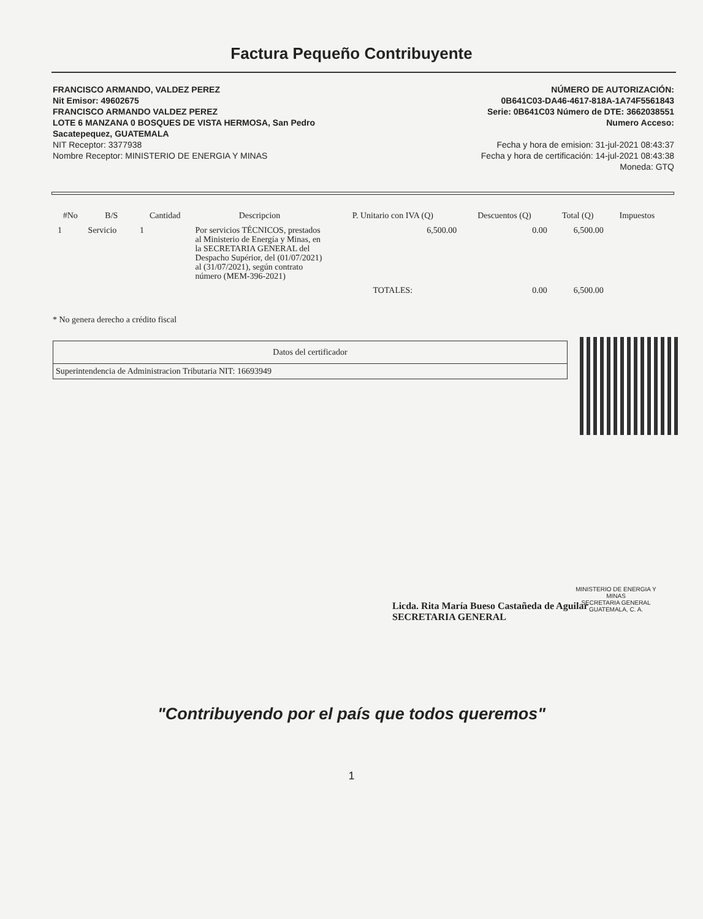Factura Pequeño Contribuyente
FRANCISCO ARMANDO, VALDEZ PEREZ
Nit Emisor: 49602675
FRANCISCO ARMANDO VALDEZ PEREZ
LOTE 6 MANZANA 0 BOSQUES DE VISTA HERMOSA, San Pedro
Sacatepequez, GUATEMALA
NIT Receptor: 3377938
Nombre Receptor: MINISTERIO DE ENERGIA Y MINAS
NÚMERO DE AUTORIZACIÓN:
0B641C03-DA46-4617-818A-1A74F5561843
Serie: 0B641C03 Número de DTE: 3662038551
Numero Acceso:
Fecha y hora de emision: 31-jul-2021 08:43:37
Fecha y hora de certificación: 14-jul-2021 08:43:38
Moneda: GTQ
| #No | B/S | Cantidad | Descripcion | P. Unitario con IVA (Q) | Descuentos (Q) | Total (Q) | Impuestos |
| --- | --- | --- | --- | --- | --- | --- | --- |
| 1 | Servicio | 1 | Por servicios TÉCNICOS, prestados al Ministerio de Energía y Minas, en la SECRETARIA GENERAL del Despacho Supérior, del (01/07/2021) al (31/07/2021), según contrato número (MEM-396-2021) | 6,500.00 | 0.00 | 6,500.00 | |
| | | | | TOTALES: | 0.00 | 6,500.00 | |
* No genera derecho a crédito fiscal
| Datos del certificador |
| --- |
| Superintendencia de Administracion Tributaria NIT: 16693949 |
Licda. Rita María Bueso Castañeda de Aguilar
SECRETARIA GENERAL
MINISTERIO DE ENERGIA Y MINAS
SECRETARIA GENERAL
GUATEMALA, C. A.
"Contribuyendo por el país que todos queremos"
1